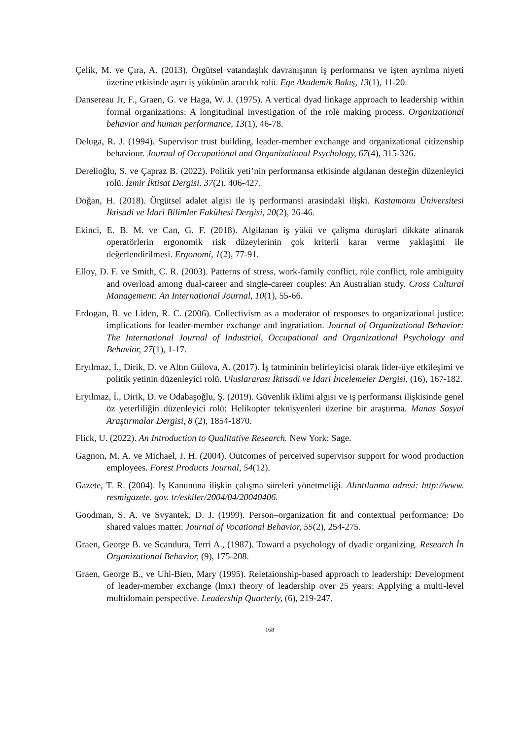Çelik, M. ve Çıra, A. (2013). Örgütsel vatandaşlık davranışının iş performansı ve işten ayrılma niyeti üzerine etkisinde aşırı iş yükünün aracılık rolü. Ege Akademik Bakış, 13(1), 11-20.
Dansereau Jr, F., Graen, G. ve Haga, W. J. (1975). A vertical dyad linkage approach to leadership within formal organizations: A longitudinal investigation of the role making process. Organizational behavior and human performance, 13(1), 46-78.
Deluga, R. J. (1994). Supervisor trust building, leader-member exchange and organizational citizenship behaviour. Journal of Occupational and Organizational Psychology, 67(4), 315-326.
Derelioğlu, S. ve Çapraz B. (2022). Politik yeti’nin performansa etkisinde algılanan desteğin düzenleyici rolü. İzmir İktisat Dergisi. 37(2). 406-427.
Doğan, H. (2018). Örgütsel adalet algisi ile iş performansi arasindaki ilişki. Kastamonu Üniversitesi İktisadi ve İdari Bilimler Fakültesi Dergisi, 20(2), 26-46.
Ekinci, E. B. M. ve Can, G. F. (2018). Algilanan iş yükü ve çalişma duruşlari dikkate alinarak operatörlerin ergonomik risk düzeylerinin çok kriterli karar verme yaklaşimi ile değerlendirilmesi. Ergonomi, 1(2), 77-91.
Elloy, D. F. ve Smith, C. R. (2003). Patterns of stress, work-family conflict, role conflict, role ambiguity and overload among dual-career and single-career couples: An Australian study. Cross Cultural Management: An International Journal, 10(1), 55-66.
Erdogan, B. ve Liden, R. C. (2006). Collectivism as a moderator of responses to organizational justice: implications for leader-member exchange and ingratiation. Journal of Organizational Behavior: The International Journal of Industrial, Occupational and Organizational Psychology and Behavior, 27(1), 1-17.
Eryılmaz, İ., Dirik, D. ve Altın Gülova, A. (2017). İş tatmininin belirleyicisi olarak lider-üye etkileşimi ve politik yetinin düzenleyici rolü. Uluslararası İktisadi ve İdari İncelemeler Dergisi, (16), 167-182.
Eryılmaz, İ., Dirik, D. ve Odabaşoğlu, Ş. (2019). Güvenlik iklimi algısı ve iş performansı ilişkisinde genel öz yeterliliğin düzenleyici rolü: Helikopter teknisyenleri üzerine bir araştırma. Manas Sosyal Araştırmalar Dergisi, 8 (2), 1854-1870.
Flick, U. (2022). An Introduction to Qualitative Research. New York: Sage.
Gagnon, M. A. ve Michael, J. H. (2004). Outcomes of perceived supervisor support for wood production employees. Forest Products Journal, 54(12).
Gazete, T. R. (2004). İş Kanununa ilişkin çalışma süreleri yönetmeliği. Alıntılanma adresi: http://www. resmigazete. gov. tr/eskiler/2004/04/20040406.
Goodman, S. A. ve Svyantek, D. J. (1999). Person–organization fit and contextual performance: Do shared values matter. Journal of Vocational Behavior, 55(2), 254-275.
Graen, George B. ve Scandura, Terri A., (1987). Toward a psychology of dyadic organizing. Research İn Organizational Behavior, (9), 175-208.
Graen, George B., ve Uhl-Bien, Mary (1995). Reletaionship-based approach to leadership: Development of leader-member exchange (lmx) theory of leadership over 25 years: Applying a multi-level multidomain perspective. Leadership Quarterly, (6), 219-247.
168